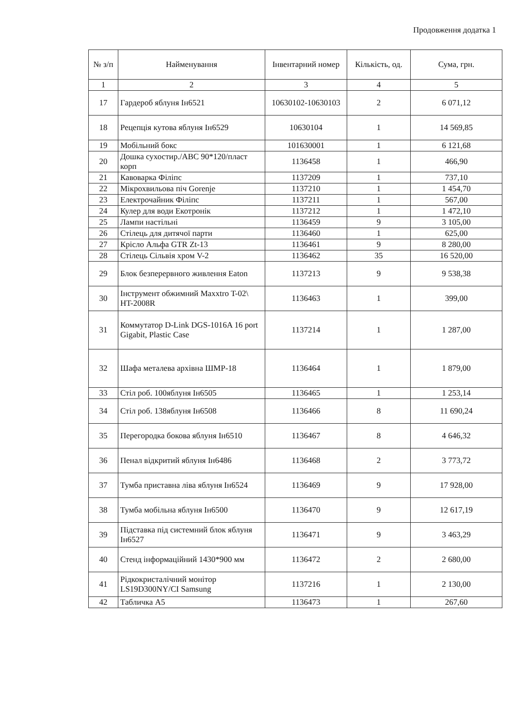Продовження додатка 1
| № з/п | Найменування | Інвентарний номер | Кількість, од. | Сума, грн. |
| --- | --- | --- | --- | --- |
| 1 | 2 | 3 | 4 | 5 |
| 17 | Гардероб яблуня Ін6521 | 10630102-10630103 | 2 | 6 071,12 |
| 18 | Рецепція кутова яблуня Ін6529 | 10630104 | 1 | 14 569,85 |
| 19 | Мобільний бокс | 101630001 | 1 | 6 121,68 |
| 20 | Дошка сухостир./ABC 90*120/пласт корп | 1136458 | 1 | 466,90 |
| 21 | Кавоварка Філіпс | 1137209 | 1 | 737,10 |
| 22 | Мікрохвильова піч Gorenje | 1137210 | 1 | 1 454,70 |
| 23 | Електрочайник Філіпс | 1137211 | 1 | 567,00 |
| 24 | Кулер для води Екотронік | 1137212 | 1 | 1 472,10 |
| 25 | Лампи настільні | 1136459 | 9 | 3 105,00 |
| 26 | Стілець для дитячої парти | 1136460 | 1 | 625,00 |
| 27 | Крісло Альфа GTR Zt-13 | 1136461 | 9 | 8 280,00 |
| 28 | Стілець Сільвія хром V-2 | 1136462 | 35 | 16 520,00 |
| 29 | Блок безперервного живлення Eaton | 1137213 | 9 | 9 538,38 |
| 30 | Інструмент обжимний Maxxtro T-02\ HT-2008R | 1136463 | 1 | 399,00 |
| 31 | Коммутатор D-Link DGS-1016A 16 port Gigabit, Plastic Case | 1137214 | 1 | 1 287,00 |
| 32 | Шафа металева архівна ШМР-18 | 1136464 | 1 | 1 879,00 |
| 33 | Стіл роб. 100яблуня Ін6505 | 1136465 | 1 | 1 253,14 |
| 34 | Стіл роб. 138яблуня Ін6508 | 1136466 | 8 | 11 690,24 |
| 35 | Перегородка бокова яблуня Ін6510 | 1136467 | 8 | 4 646,32 |
| 36 | Пенал відкритий яблуня Ін6486 | 1136468 | 2 | 3 773,72 |
| 37 | Тумба приставна ліва яблуня Ін6524 | 1136469 | 9 | 17 928,00 |
| 38 | Тумба мобільна яблуня Ін6500 | 1136470 | 9 | 12 617,19 |
| 39 | Підставка під системний блок яблуня Ін6527 | 1136471 | 9 | 3 463,29 |
| 40 | Стенд інформаційний 1430*900 мм | 1136472 | 2 | 2 680,00 |
| 41 | Рідкокристалічний монітор LS19D300NY/CI Samsung | 1137216 | 1 | 2 130,00 |
| 42 | Табличка А5 | 1136473 | 1 | 267,60 |